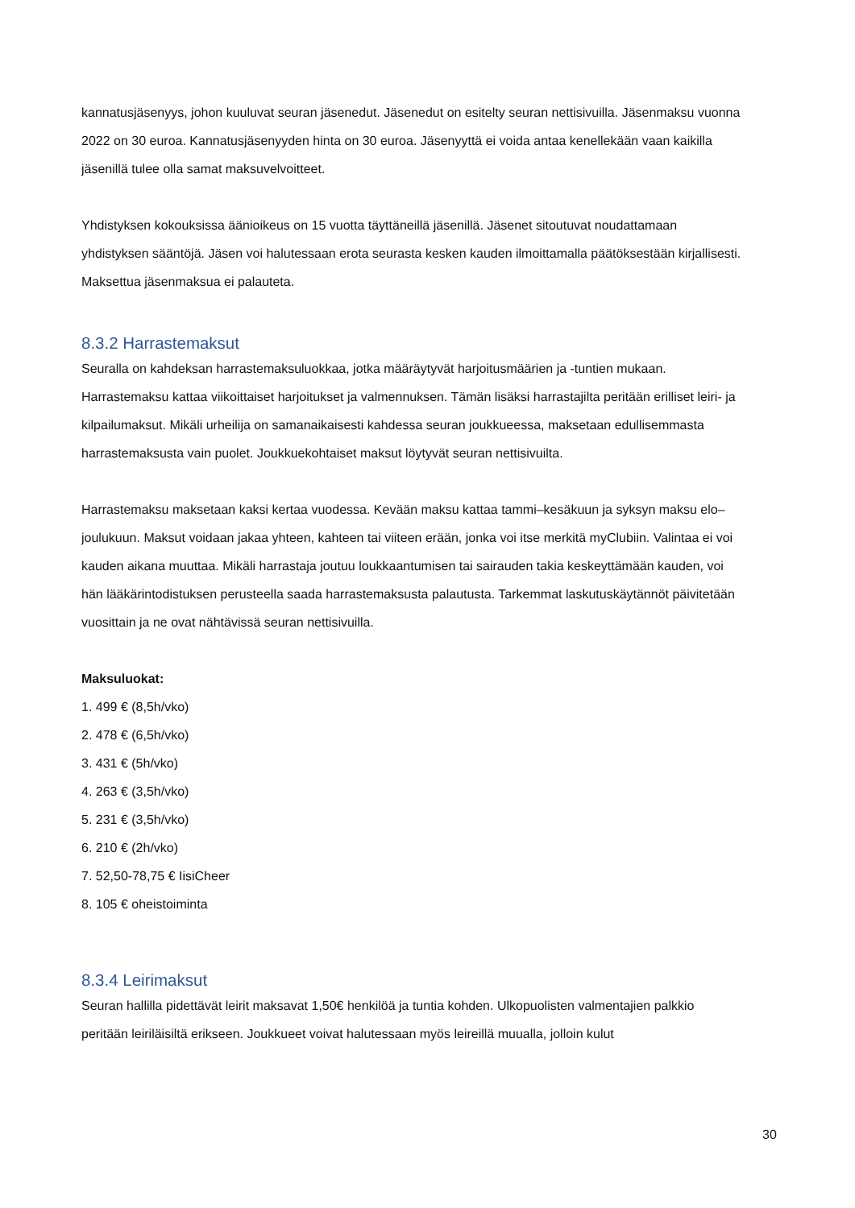kannatusjäsenyys, johon kuuluvat seuran jäsenedut. Jäsenedut on esitelty seuran nettisivuilla. Jäsenmaksu vuonna 2022 on 30 euroa. Kannatusjäsenyyden hinta on 30 euroa. Jäsenyyttä ei voida antaa kenellekään vaan kaikilla jäsenillä tulee olla samat maksuvelvoitteet.
Yhdistyksen kokouksissa äänioikeus on 15 vuotta täyttäneillä jäsenillä. Jäsenet sitoutuvat noudattamaan yhdistyksen sääntöjä. Jäsen voi halutessaan erota seurasta kesken kauden ilmoittamalla päätöksestään kirjallisesti. Maksettua jäsenmaksua ei palauteta.
8.3.2 Harrastemaksut
Seuralla on kahdeksan harrastemaksuluokkaa, jotka määräytyvät harjoitusmäärien ja -tuntien mukaan. Harrastemaksu kattaa viikoittaiset harjoitukset ja valmennuksen. Tämän lisäksi harrastajilta peritään erilliset leiri- ja kilpailumaksut. Mikäli urheilija on samanaikaisesti kahdessa seuran joukkueessa, maksetaan edullisemmasta harrastemaksusta vain puolet. Joukkuekohtaiset maksut löytyvät seuran nettisivuilta.
Harrastemaksu maksetaan kaksi kertaa vuodessa. Kevään maksu kattaa tammi–kesäkuun ja syksyn maksu elo–joulukuun. Maksut voidaan jakaa yhteen, kahteen tai viiteen erään, jonka voi itse merkitä myClubiin. Valintaa ei voi kauden aikana muuttaa. Mikäli harrastaja joutuu loukkaantumisen tai sairauden takia keskeyttämään kauden, voi hän lääkärintodistuksen perusteella saada harrastemaksusta palautusta. Tarkemmat laskutuskäytännöt päivitetään vuosittain ja ne ovat nähtävissä seuran nettisivuilla.
Maksuluokat:
1. 499 € (8,5h/vko)
2. 478 € (6,5h/vko)
3. 431 € (5h/vko)
4. 263 € (3,5h/vko)
5. 231 € (3,5h/vko)
6. 210 € (2h/vko)
7. 52,50-78,75 € IisiCheer
8. 105 € oheistoiminta
8.3.4 Leirimaksut
Seuran hallilla pidettävät leirit maksavat 1,50€ henkilöä ja tuntia kohden. Ulkopuolisten valmentajien palkkio peritään leiriläisiltä erikseen. Joukkueet voivat halutessaan myös leireillä muualla, jolloin kulut
30